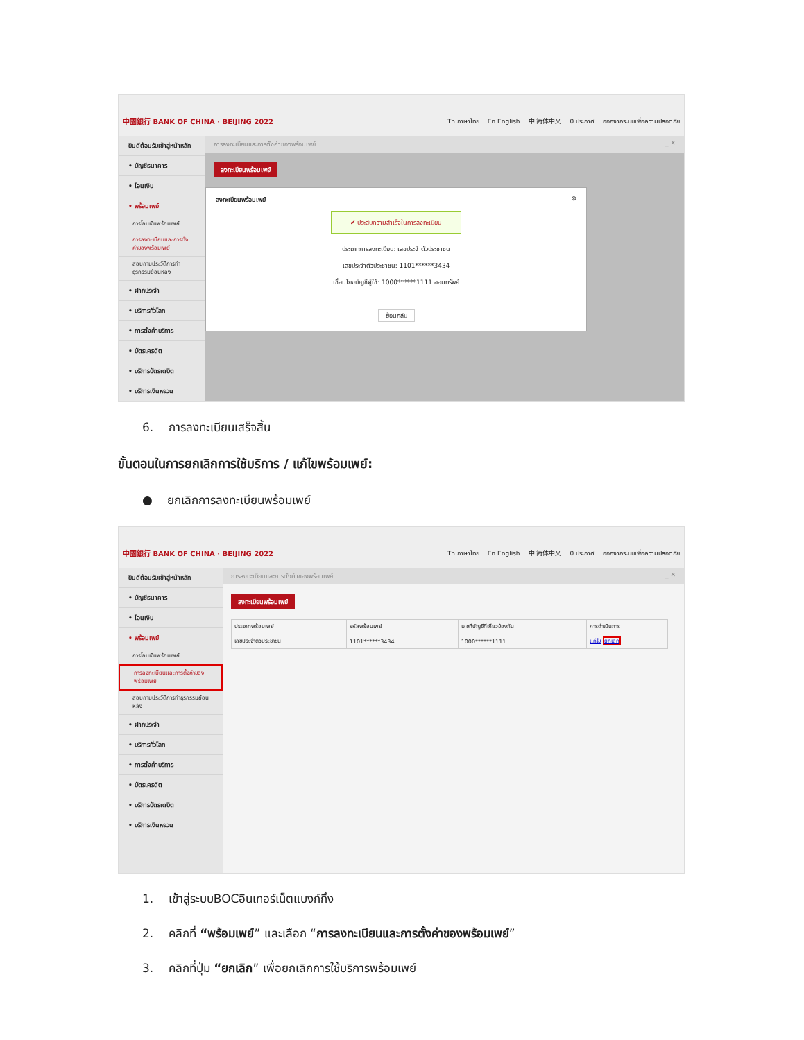中國銀行 BANK OF CHINA · BEIJING 2022 Th ภาษาไทย En English 中 简体中文 0 ประกาศ ออกจากระบบเพื่อความปลอดภัย
ยินดีต้อนรับเข้าสู่หน้าหลัก
• บัญชีธนาคาร
• โอนเงิน
• พร้อมเพย์
การโอนเงินพร้อมเพย์
การลงทะเบียนและการตั้งค่าของพร้อมเพย์
สอบถามประวัติการทำธุรกรรมย้อนหลัง
• ฝากประจำ
• บริการทั่วโลก
• การตั้งค่าบริการ
• บัตรเครดิต
• บริการบัตรเดบิต
• บริการเงินหยวน
การลงทะเบียนและการตั้งค่าของพร้อมเพย์ _ ✕
ลงทะเบียนพร้อมเพย์
ลงทะเบียนพร้อมเพย์ ⊗
✔ ประสบความสำเร็จในการลงทะเบียน
ประเภทการลงทะเบียน: เลขประจำตัวประชาชน
เลขประจำตัวประชาชน: 1101******3434
เชื่อมโยงบัญชีผู้ใช้: 1000******1111 ออมทรัพย์
ย้อนกลับ
6. การลงทะเบียนเสร็จสิ้น
ขั้นตอนในการยกเลิกการใช้บริการ / แก้ไขพร้อมเพย์:
● ยกเลิกการลงทะเบียนพร้อมเพย์
中國銀行 BANK OF CHINA · BEIJING 2022 Th ภาษาไทย En English 中 简体中文 0 ประกาศ ออกจากระบบเพื่อความปลอดภัย
ยินดีต้อนรับเข้าสู่หน้าหลัก
• บัญชีธนาคาร
• โอนเงิน
• พร้อมเพย์
การโอนเงินพร้อมเพย์
การลงทะเบียนและการตั้งค่าของพร้อมเพย์
สอบถามประวัติการทำธุรกรรมย้อนหลัง
• ฝากประจำ
• บริการทั่วโลก
• การตั้งค่าบริการ
• บัตรเครดิต
• บริการบัตรเดบิต
• บริการเงินหยวน
การลงทะเบียนและการตั้งค่าของพร้อมเพย์ _ ✕
ลงทะเบียนพร้อมเพย์
| ประเภทพร้อมเพย์ | รหัสพร้อมเพย์ | เลขที่บัญชีที่เกี่ยวข้องกัน | การดำเนินการ |
| --- | --- | --- | --- |
| เลขประจำตัวประชาชน | 1101******3434 | 1000******1111 | แก้ไข ยกเลิก |
1. เข้าสู่ระบบBOCอินเทอร์เน็ตแบงก์กิ้ง
2. คลิกที่ “พร้อมเพย์” และเลือก “การลงทะเบียนและการตั้งค่าของพร้อมเพย์”
3. คลิกที่ปุ่ม “ยกเลิก” เพื่อยกเลิกการใช้บริการพร้อมเพย์